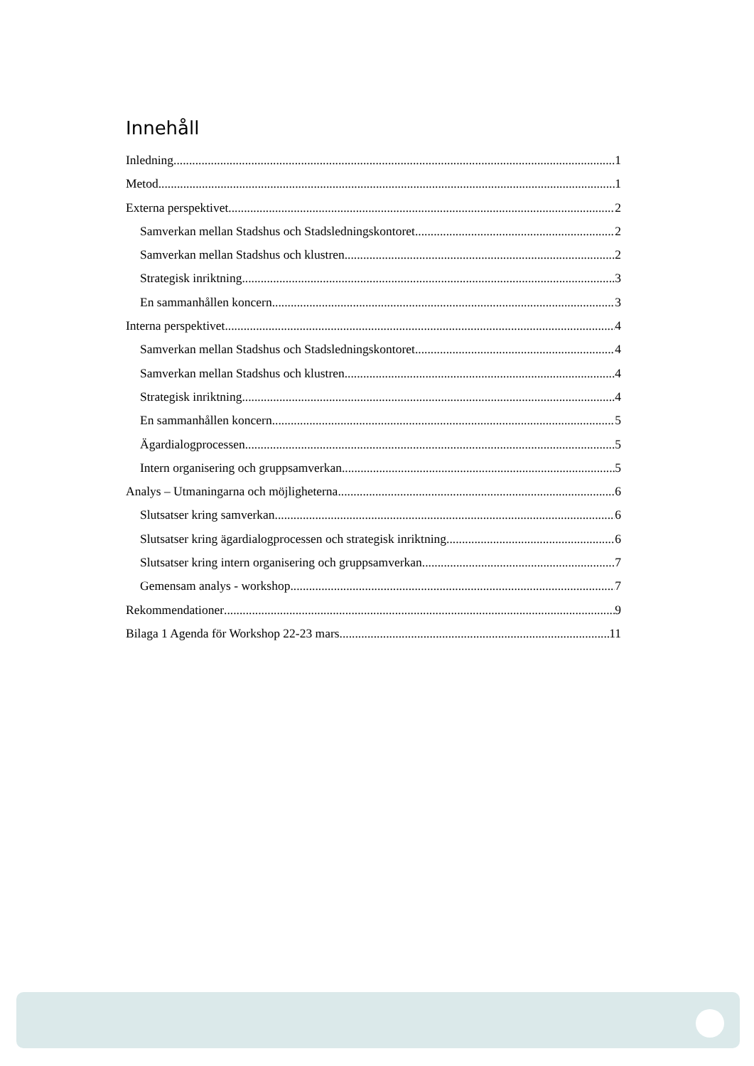Innehåll
Inledning 1
Metod 1
Externa perspektivet 2
Samverkan mellan Stadshus och Stadsledningskontoret 2
Samverkan mellan Stadshus och klustren 2
Strategisk inriktning 3
En sammanhållen koncern 3
Interna perspektivet 4
Samverkan mellan Stadshus och Stadsledningskontoret 4
Samverkan mellan Stadshus och klustren 4
Strategisk inriktning 4
En sammanhållen koncern 5
Ägardialogprocessen 5
Intern organisering och gruppsamverkan 5
Analys – Utmaningarna och möjligheterna 6
Slutsatser kring samverkan 6
Slutsatser kring ägardialogprocessen och strategisk inriktning 6
Slutsatser kring intern organisering och gruppsamverkan 7
Gemensam analys - workshop 7
Rekommendationer 9
Bilaga 1 Agenda för Workshop 22-23 mars 11